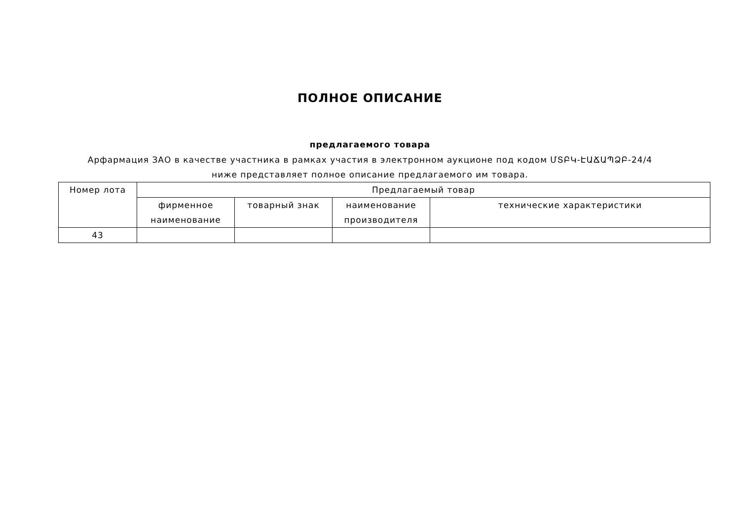ПОЛНОЕ ОПИСАНИЕ
предлагаемого товара
Арфармация ЗАО в качестве участника в рамках участия в электронном аукционе под кодом ՄՏԲԿ-ԷԱՃԱՊՁԲ-24/4 ниже представляет полное описание предлагаемого им товара.
| Номер лота | Предлагаемый товар | | | |
| --- | --- | --- | --- | --- |
| | фирменное наименование | товарный знак | наименование производителя | технические характеристики |
| 43 | | | | |